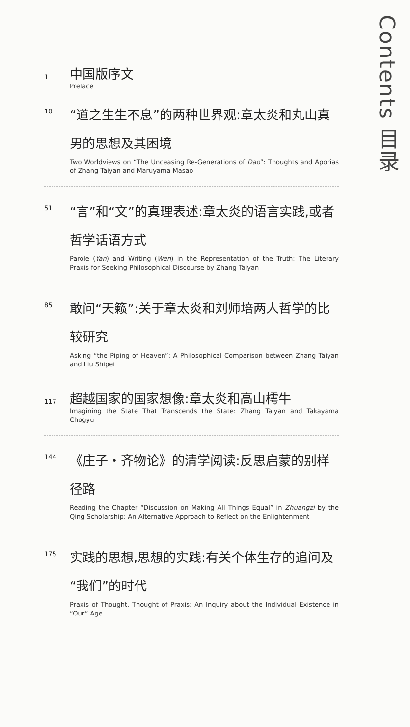Contents 目录
1
中国版序文
Preface
10
“道之生生不息”的两种世界观:章太炎和丸山真男的思想及其困境
Two Worldviews on “The Unceasing Re-Generations of Dao”: Thoughts and Aporias of Zhang Taiyan and Maruyama Masao
51
“言”和“文”的真理表述:章太炎的语言实践,或者哲学话语方式
Parole (Yan) and Writing (Wen) in the Representation of the Truth: The Literary Praxis for Seeking Philosophical Discourse by Zhang Taiyan
85
敢问“天籁”:关于章太炎和刘师培两人哲学的比较研究
Asking “the Piping of Heaven”: A Philosophical Comparison between Zhang Taiyan and Liu Shipei
117
超越国家的国家想像:章太炎和高山樗牛
Imagining the State That Transcends the State: Zhang Taiyan and Takayama Chogyu
144
《庄子・齐物论》的清学阅读:反思启蒙的别样径路
Reading the Chapter “Discussion on Making All Things Equal” in Zhuangzi by the Qing Scholarship: An Alternative Approach to Reflect on the Enlightenment
175
实践的思想,思想的实践:有关个体生存的追问及“我们”的时代
Praxis of Thought, Thought of Praxis: An Inquiry about the Individual Existence in “Our” Age